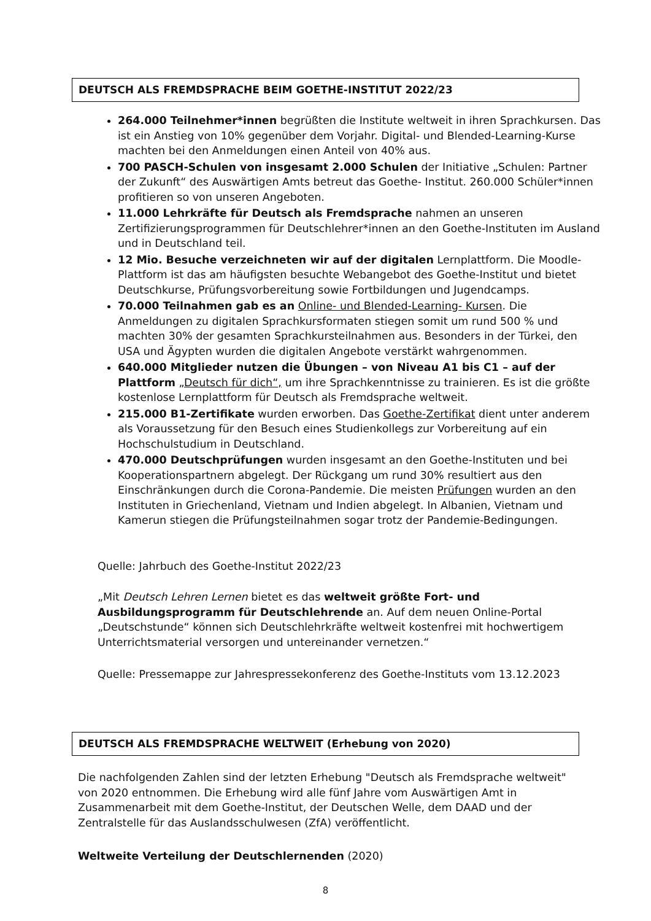DEUTSCH ALS FREMDSPRACHE BEIM GOETHE-INSTITUT 2022/23
264.000 Teilnehmer*innen begrüßten die Institute weltweit in ihren Sprachkursen. Das ist ein Anstieg von 10% gegenüber dem Vorjahr. Digital- und Blended-Learning-Kurse machten bei den Anmeldungen einen Anteil von 40% aus.
700 PASCH-Schulen von insgesamt 2.000 Schulen der Initiative „Schulen: Partner der Zukunft“ des Auswärtigen Amts betreut das Goethe- Institut. 260.000 Schüler*innen profitieren so von unseren Angeboten.
11.000 Lehrkräfte für Deutsch als Fremdsprache nahmen an unseren Zertifizierungsprogrammen für Deutschlehrer*innen an den Goethe-Instituten im Ausland und in Deutschland teil.
12 Mio. Besuche verzeichneten wir auf der digitalen Lernplattform. Die Moodle-Plattform ist das am häufigsten besuchte Webangebot des Goethe-Institut und bietet Deutschkurse, Prüfungsvorbereitung sowie Fortbildungen und Jugendcamps.
70.000 Teilnahmen gab es an Online- und Blended-Learning- Kursen. Die Anmeldungen zu digitalen Sprachkursformaten stiegen somit um rund 500 % und machten 30% der gesamten Sprachkursteilnahmen aus. Besonders in der Türkei, den USA und Ägypten wurden die digitalen Angebote verstärkt wahrgenommen.
640.000 Mitglieder nutzen die Übungen – von Niveau A1 bis C1 – auf der Plattform „Deutsch für dich“, um ihre Sprachkenntnisse zu trainieren. Es ist die größte kostenlose Lernplattform für Deutsch als Fremdsprache weltweit.
215.000 B1-Zertifikate wurden erworben. Das Goethe-Zertifikat dient unter anderem als Voraussetzung für den Besuch eines Studienkollegs zur Vorbereitung auf ein Hochschulstudium in Deutschland.
470.000 Deutschprüfungen wurden insgesamt an den Goethe-Instituten und bei Kooperationspartnern abgelegt. Der Rückgang um rund 30% resultiert aus den Einschränkungen durch die Corona-Pandemie. Die meisten Prüfungen wurden an den Instituten in Griechenland, Vietnam und Indien abgelegt. In Albanien, Vietnam und Kamerun stiegen die Prüfungsteilnahmen sogar trotz der Pandemie-Bedingungen.
Quelle: Jahrbuch des Goethe-Institut 2022/23
„Mit Deutsch Lehren Lernen bietet es das weltweit größte Fort- und Ausbildungsprogramm für Deutschlehrende an. Auf dem neuen Online-Portal „Deutschstunde“ können sich Deutschlehrkräfte weltweit kostenfrei mit hochwertigem Unterrichtsmaterial versorgen und untereinander vernetzen.“
Quelle: Pressemappe zur Jahrespressekonferenz des Goethe-Instituts vom 13.12.2023
DEUTSCH ALS FREMDSPRACHE WELTWEIT (Erhebung von 2020)
Die nachfolgenden Zahlen sind der letzten Erhebung "Deutsch als Fremdsprache weltweit" von 2020 entnommen. Die Erhebung wird alle fünf Jahre vom Auswärtigen Amt in Zusammenarbeit mit dem Goethe-Institut, der Deutschen Welle, dem DAAD und der Zentralstelle für das Auslandsschulwesen (ZfA) veröffentlicht.
Weltweite Verteilung der Deutschlernenden (2020)
8